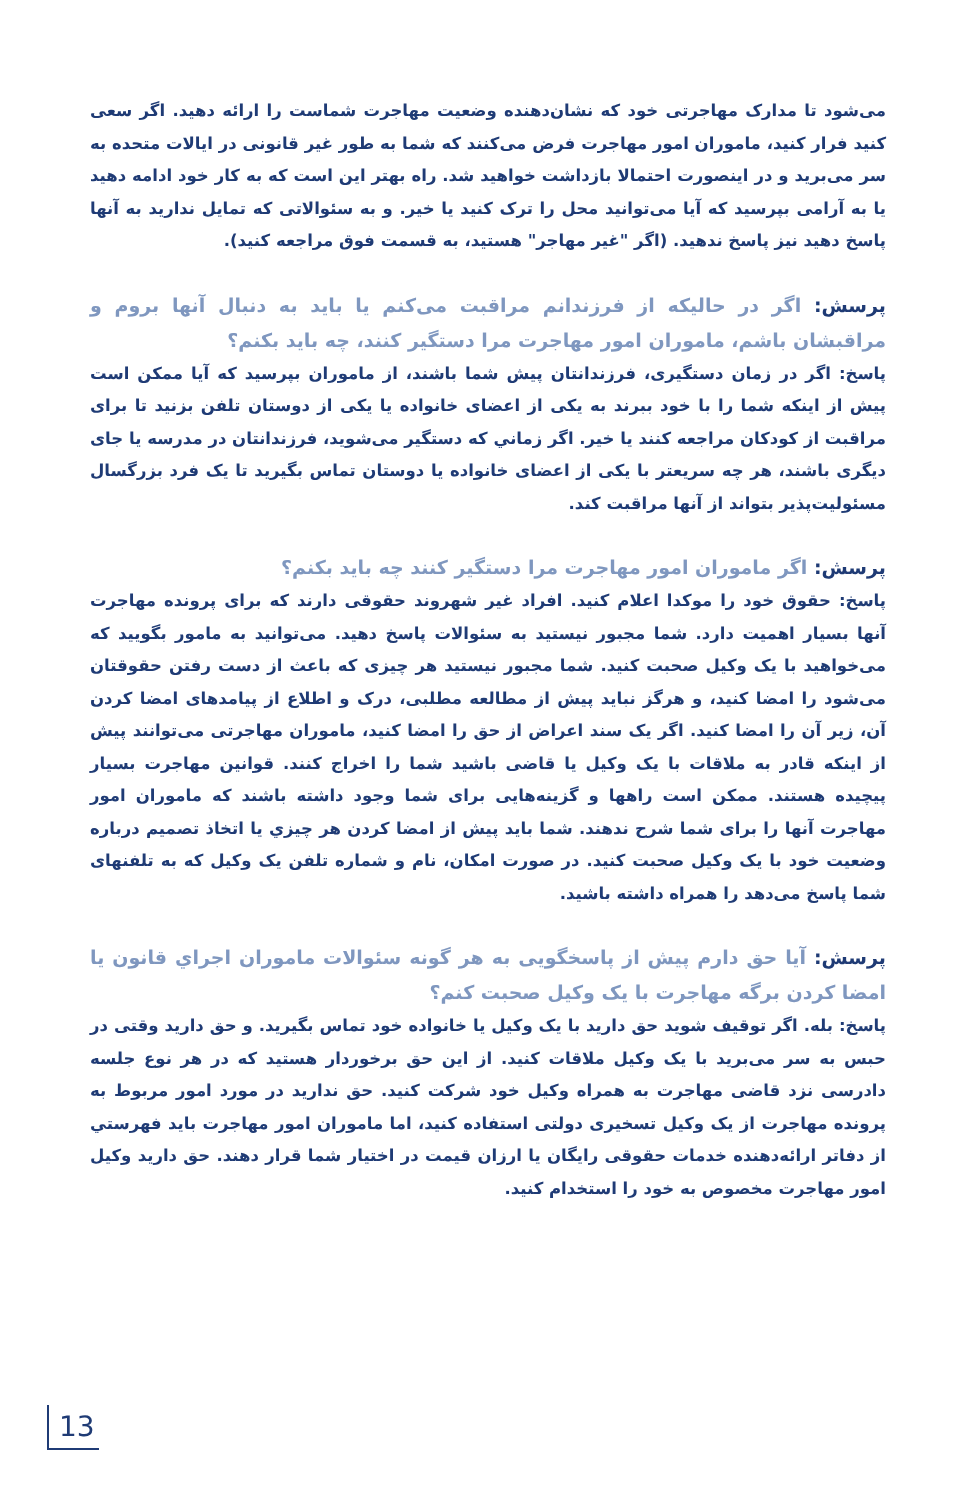می‌شود تا مدارک مهاجرتی خود که نشان‌دهنده وضعیت مهاجرت شماست را ارائه دهید. اگر سعی کنید فرار کنید، ماموران امور مهاجرت فرض می‌کنند که شما به طور غیر قانونی در ایالات متحده به سر می‌برید و در اینصورت احتمالا بازداشت خواهید شد. راه بهتر این است که به کار خود ادامه دهید یا به آرامی بپرسید که آیا می‌توانید محل را ترک کنید یا خیر. و به سئوالاتی که تمایل ندارید به آنها پاسخ دهید نیز پاسخ ندهید. (اگر "غیر مهاجر" هستید، به قسمت فوق مراجعه کنید).
پرسش: اگر در حالیکه از فرزندانم مراقبت می‌کنم یا باید به دنبال آنها بروم و مراقبشان باشم، ماموران امور مهاجرت مرا دستگیر کنند، چه باید بکنم؟
پاسخ: اگر در زمان دستگیری، فرزندانتان پیش شما باشند، از ماموران بپرسید که آیا ممکن است پیش از اینکه شما را با خود ببرند به یکی از اعضای خانواده یا یکی از دوستان تلفن بزنید تا برای مراقبت از کودکان مراجعه کنند یا خیر. اگر زماني که دستگیر می‌شوید، فرزندانتان در مدرسه یا جای دیگری باشند، هر چه سریعتر با یکی از اعضای خانواده یا دوستان تماس بگیرید تا یک فرد بزرگسال مسئولیت‌پذیر بتواند از آنها مراقبت کند.
پرسش: اگر ماموران امور مهاجرت مرا دستگیر کنند چه باید بکنم؟
پاسخ: حقوق خود را موکدا اعلام کنید. افراد غیر شهروند حقوقی دارند که برای پرونده مهاجرت آنها بسیار اهمیت دارد. شما مجبور نیستید به سئوالات پاسخ دهید. می‌توانید به مامور بگویید که می‌خواهید با یک وکیل صحبت کنید. شما مجبور نیستید هر چیزی که باعث از دست رفتن حقوقتان می‌شود را امضا کنید، و هرگز نباید پیش از مطالعه مطلبی، درک و اطلاع از پیامدهای امضا کردن آن، زیر آن را امضا کنید. اگر یک سند اعراض از حق را امضا کنید، ماموران مهاجرتی می‌توانند پیش از اینکه قادر به ملاقات با یک وکیل یا قاضی باشید شما را اخراج کنند. قوانین مهاجرت بسیار پیچیده هستند. ممکن است راهها و گزینه‌هایی برای شما وجود داشته باشند که ماموران امور مهاجرت آنها را برای شما شرح ندهند. شما باید پیش از امضا کردن هر چیزي یا اتخاذ تصمیم درباره وضعیت خود با یک وکیل صحبت کنید. در صورت امکان، نام و شماره تلفن یک وکیل که به تلفنهای شما پاسخ می‌دهد را همراه داشته باشید.
پرسش: آیا حق دارم پیش از پاسخگویی به هر گونه سئوالات ماموران اجراي قانون یا امضا کردن برگه مهاجرت با یک وکیل صحبت کنم؟
پاسخ: بله. اگر توقیف شوید حق دارید با یک وکیل یا خانواده خود تماس بگیرید. و حق دارید وقتی در حبس به سر می‌برید با یک وکیل ملاقات کنید. از این حق برخوردار هستید که در هر نوع جلسه دادرسی نزد قاضی مهاجرت به همراه وکیل خود شرکت کنید. حق ندارید در مورد امور مربوط به پرونده مهاجرت از یک وکیل تسخیری دولتی استفاده کنید، اما ماموران امور مهاجرت باید فهرستي از دفاتر ارائه‌دهنده خدمات حقوقی رایگان یا ارزان قیمت در اختیار شما قرار دهند. حق دارید وکیل امور مهاجرت مخصوص به خود را استخدام کنید.
13